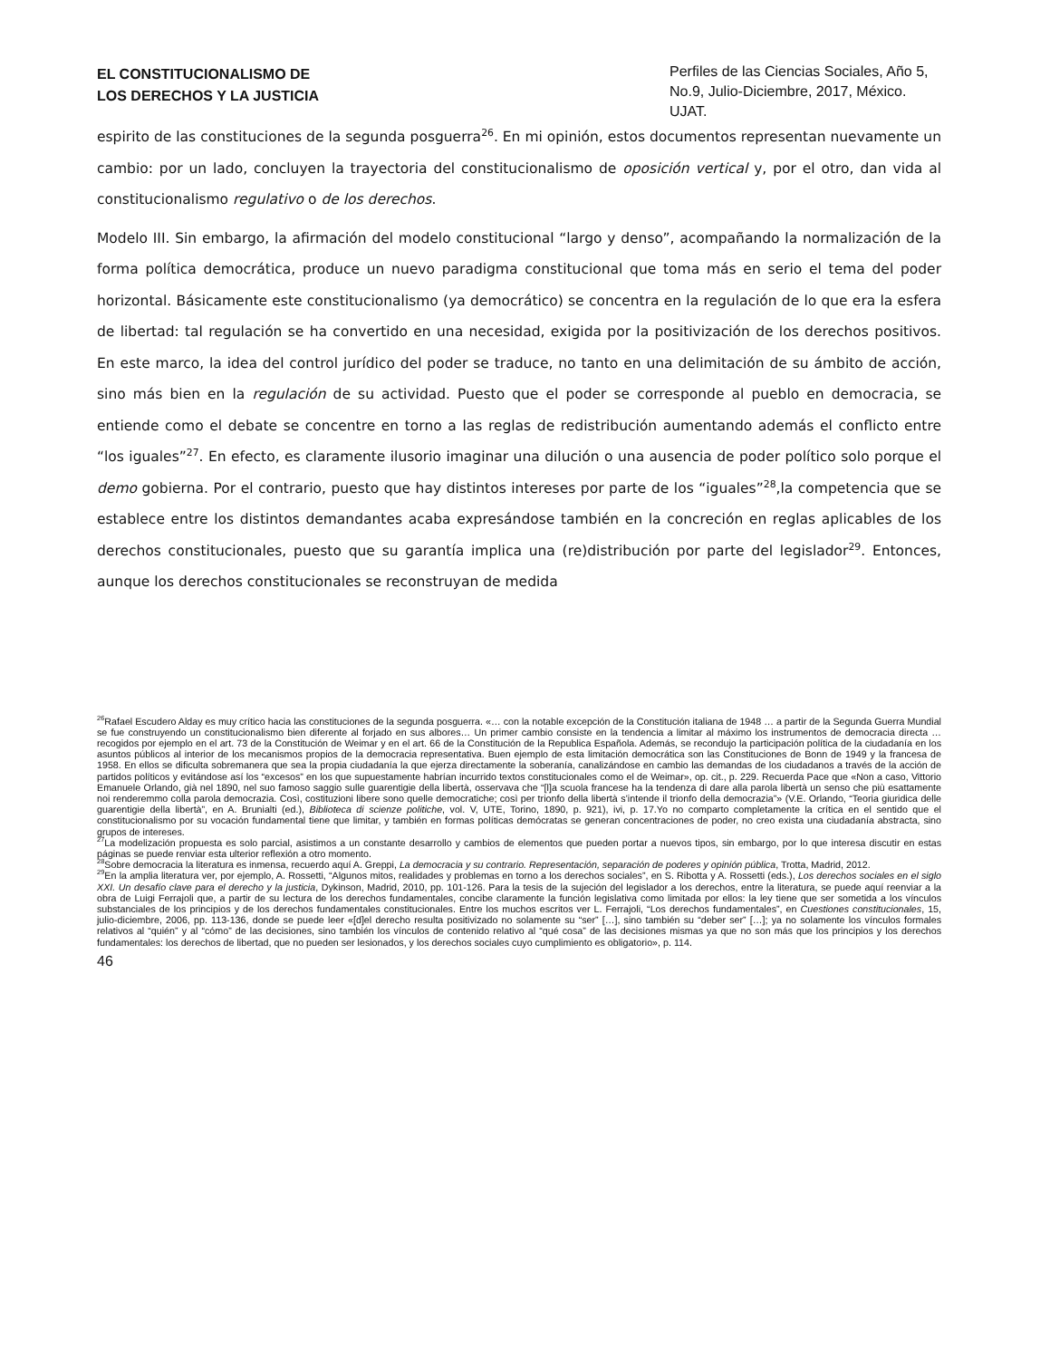EL CONSTITUCIONALISMO DE
LOS DERECHOS Y LA JUSTICIA
Perfiles de las Ciencias Sociales, Año 5, No.9, Julio-Diciembre, 2017, México. UJAT.
espirito de las constituciones de la segunda posguerra<sup>26</sup>. En mi opinión, estos documentos representan nuevamente un cambio: por un lado, concluyen la trayectoria del constitucionalismo de oposición vertical y, por el otro, dan vida al constitucionalismo regulativo o de los derechos.
Modelo III. Sin embargo, la afirmación del modelo constitucional “largo y denso”, acompañando la normalización de la forma política democrática, produce un nuevo paradigma constitucional que toma más en serio el tema del poder horizontal. Básicamente este constitucionalismo (ya democrático) se concentra en la regulación de lo que era la esfera de libertad: tal regulación se ha convertido en una necesidad, exigida por la positivización de los derechos positivos. En este marco, la idea del control jurídico del poder se traduce, no tanto en una delimitación de su ámbito de acción, sino más bien en la regulación de su actividad. Puesto que el poder se corresponde al pueblo en democracia, se entiende como el debate se concentre en torno a las reglas de redistribución aumentando además el conflicto entre “los iguales”<sup>27</sup>. En efecto, es claramente ilusorio imaginar una dilución o una ausencia de poder político solo porque el demo gobierna. Por el contrario, puesto que hay distintos intereses por parte de los “iguales”<sup>28</sup>,la competencia que se establece entre los distintos demandantes acaba expresándose también en la concreción en reglas aplicables de los derechos constitucionales, puesto que su garantía implica una (re)distribución por parte del legislador<sup>29</sup>. Entonces, aunque los derechos constitucionales se reconstruyan de medida
<sup>26</sup> Rafael Escudero Alday es muy crítico hacia las constituciones de la segunda posguerra. «… con la notable excepción de la Constitución italiana de 1948 … a partir de la Segunda Guerra Mundial se fue construyendo un constitucionalismo bien diferente al forjado en sus albores… Un primer cambio consiste en la tendencia a limitar al máximo los instrumentos de democracia directa … recogidos por ejemplo en el art. 73 de la Constitución de Weimar y en el art. 66 de la Constitución de la Republica Española. Además, se recondujo la participación política de la ciudadanía en los asuntos públicos al interior de los mecanismos propios de la democracia representativa. Buen ejemplo de esta limitación democrática son las Constituciones de Bonn de 1949 y la francesa de 1958. En ellos se dificulta sobremanera que sea la propia ciudadanía la que ejerza directamente la soberanía, canalizándose en cambio las demandas de los ciudadanos a través de la acción de partidos políticos y evitándose así los “excesos” en los que supuestamente habrían incurrido textos constitucionales como el de Weimar», op. cit., p. 229. Recuerda Pace que «Non a caso, Vittorio Emanuele Orlando, già nel 1890, nel suo famoso saggio sulle guarentigie della libertà, osservava che “[l]a scuola francese ha la tendenza di dare alla parola libertà un senso che più esattamente noi renderemmo colla parola democrazia. Così, costituzioni libere sono quelle democratiche; così per trionfo della libertà s’intende il trionfo della democrazia”» (V.E. Orlando, “Teoria giuridica delle guarentigie della libertà”, en A. Brunialti (ed.), Biblioteca di scienze politiche, vol. V, UTE, Torino, 1890, p. 921), ivi, p. 17.Yo no comparto completamente la crítica en el sentido que el constitucionalismo por su vocación fundamental tiene que limitar, y también en formas políticas demócratas se generan concentraciones de poder, no creo exista una ciudadanía abstracta, sino grupos de intereses.
<sup>27</sup> La modelización propuesta es solo parcial, asistimos a un constante desarrollo y cambios de elementos que pueden portar a nuevos tipos, sin embargo, por lo que interesa discutir en estas páginas se puede renviar esta ulterior reflexión a otro momento.
<sup>28</sup> Sobre democracia la literatura es inmensa, recuerdo aquí A. Greppi, La democracia y su contrario. Representación, separación de poderes y opinión pública, Trotta, Madrid, 2012.
<sup>29</sup> En la amplia literatura ver, por ejemplo, A. Rossetti, “Algunos mitos, realidades y problemas en torno a los derechos sociales”, en S. Ribotta y A. Rossetti (eds.), Los derechos sociales en el siglo XXI. Un desafío clave para el derecho y la justicia, Dykinson, Madrid, 2010, pp. 101-126. Para la tesis de la sujeción del legislador a los derechos, entre la literatura, se puede aquí reenviar a la obra de Luigi Ferrajoli que, a partir de su lectura de los derechos fundamentales, concibe claramente la función legislativa como limitada por ellos: la ley tiene que ser sometida a los vínculos substanciales de los principios y de los derechos fundamentales constitucionales. Entre los muchos escritos ver L. Ferrajoli, “Los derechos fundamentales”, en Cuestiones constitucionales, 15, julio-diciembre, 2006, pp. 113-136, donde se puede leer «[d]el derecho resulta positivizado no solamente su “ser” […], sino también su “deber ser” […]; ya no solamente los vínculos formales relativos al “quién” y al “cómo” de las decisiones, sino también los vínculos de contenido relativo al “qué cosa” de las decisiones mismas ya que no son más que los principios y los derechos fundamentales: los derechos de libertad, que no pueden ser lesionados, y los derechos sociales cuyo cumplimiento es obligatorio», p. 114.
46